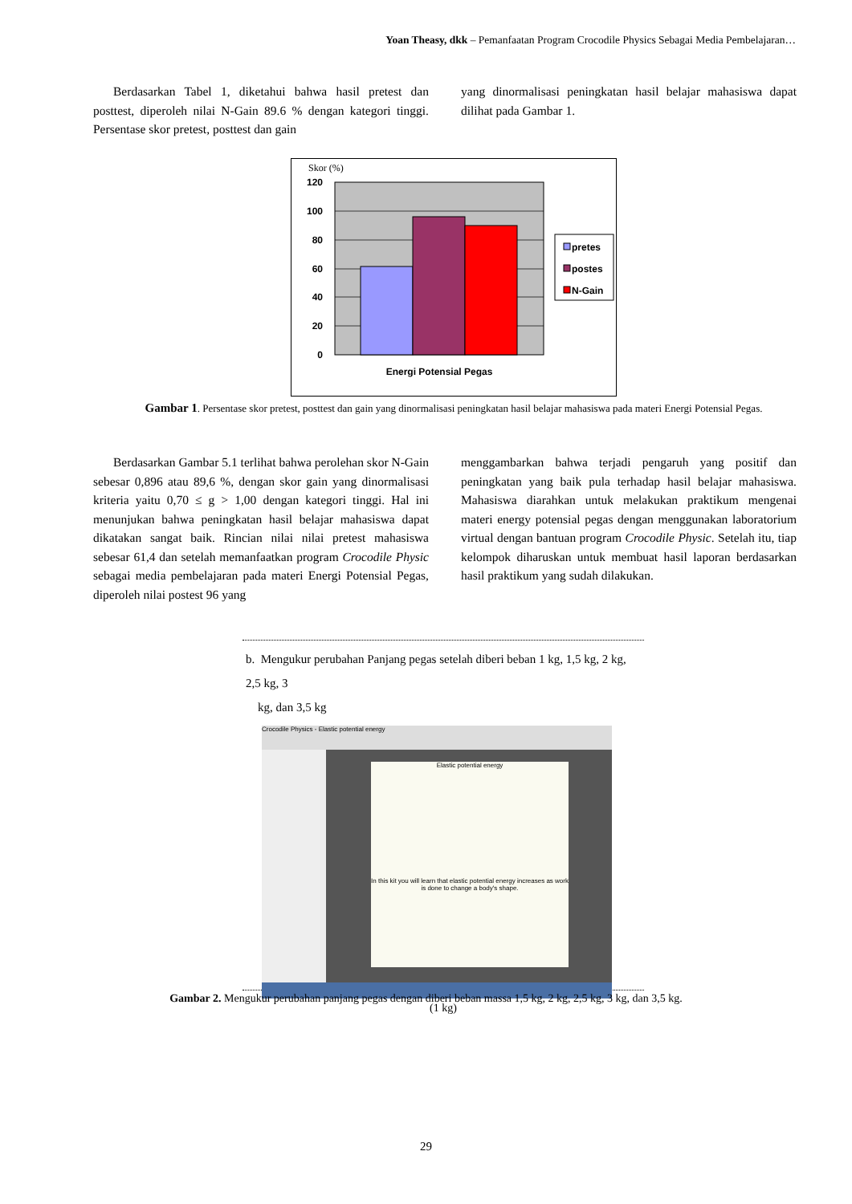Yoan Theasy, dkk – Pemanfaatan Program Crocodile Physics Sebagai Media Pembelajaran…
Berdasarkan Tabel 1, diketahui bahwa hasil pretest dan posttest, diperoleh nilai N-Gain 89.6 % dengan kategori tinggi. Persentase skor pretest, posttest dan gain
yang dinormalisasi peningkatan hasil belajar mahasiswa dapat dilihat pada Gambar 1.
Skor (%)
120
100
80
60
40
20
0
Energi Potensial Pegas
pretes
postes
N-Gain
Gambar 1. Persentase skor pretest, posttest dan gain yang dinormalisasi peningkatan hasil belajar mahasiswa pada materi Energi Potensial Pegas.
Berdasarkan Gambar 5.1 terlihat bahwa perolehan skor N-Gain sebesar 0,896 atau 89,6 %, dengan skor gain yang dinormalisasi kriteria yaitu 0,70 ≤ g > 1,00 dengan kategori tinggi. Hal ini menunjukan bahwa peningkatan hasil belajar mahasiswa dapat dikatakan sangat baik. Rincian nilai nilai pretest mahasiswa sebesar 61,4 dan setelah memanfaatkan program Crocodile Physic sebagai media pembelajaran pada materi Energi Potensial Pegas, diperoleh nilai postest 96 yang
menggambarkan bahwa terjadi pengaruh yang positif dan peningkatan yang baik pula terhadap hasil belajar mahasiswa. Mahasiswa diarahkan untuk melakukan praktikum mengenai materi energy potensial pegas dengan menggunakan laboratorium virtual dengan bantuan program Crocodile Physic. Setelah itu, tiap kelompok diharuskan untuk membuat hasil laporan berdasarkan hasil praktikum yang sudah dilakukan.
b. Mengukur perubahan Panjang pegas setelah diberi beban 1 kg, 1,5 kg, 2 kg, 2,5 kg, 3
kg, dan 3,5 kg
Crocodile Physics - Elastic potential energy
Elastic potential energy
In this kit you will learn that elastic potential energy increases as work is done to change a body's shape.
(1 kg)
Gambar 2. Mengukur perubahan panjang pegas dengan diberi beban massa 1,5 kg, 2 kg, 2,5 kg, 3 kg, dan 3,5 kg.
29